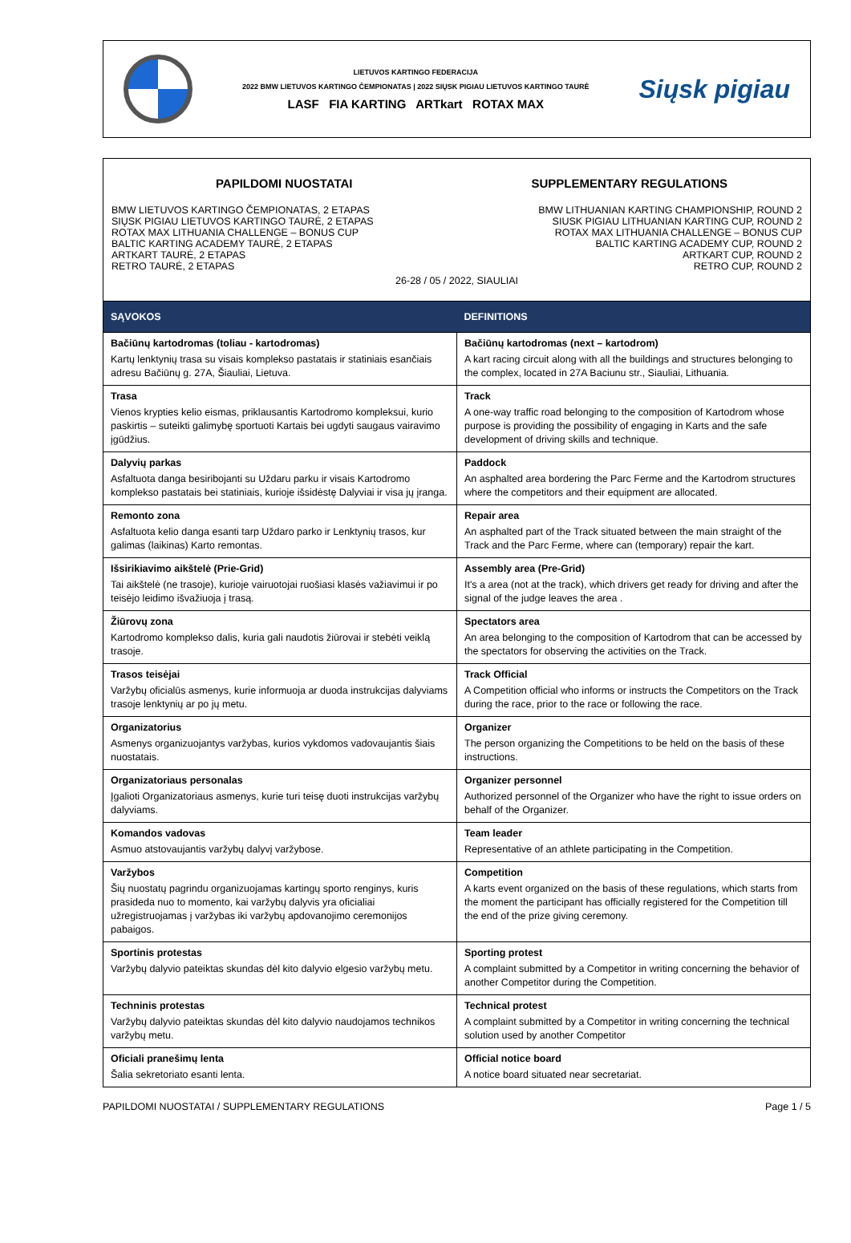LIETUVOS KARTINGO FEDERACIJA
2022 BMW LIETUVOS KARTINGO ČEMPIONATAS | 2022 SIŲSK PIGIAU LIETUVOS KARTINGO TAURĖ
LASF FIA KARTING ARTkart ROTAX MAX
Siųsk pigiau
PAPILDOMI NUOSTATAI
BMW LIETUVOS KARTINGO ČEMPIONATAS, 2 ETAPAS
SIŲSK PIGIAU LIETUVOS KARTINGO TAURĖ, 2 ETAPAS
ROTAX MAX LITHUANIA CHALLENGE – BONUS CUP
BALTIC KARTING ACADEMY TAURĖ, 2 ETAPAS
ARTKART TAURĖ, 2 ETAPAS
RETRO TAURĖ, 2 ETAPAS
SUPPLEMENTARY REGULATIONS
BMW LITHUANIAN KARTING CHAMPIONSHIP, ROUND 2
SIUSK PIGIAU LITHUANIAN KARTING CUP, ROUND 2
ROTAX MAX LITHUANIA CHALLENGE – BONUS CUP
BALTIC KARTING ACADEMY CUP, ROUND 2
ARTKART CUP, ROUND 2
RETRO CUP, ROUND 2
26-28 / 05 / 2022, SIAULIAI
| SĄVOKOS | DEFINITIONS |
| --- | --- |
| Bačiūnų kartodromas (toliau - kartodromas) Kartų lenktynių trasa su visais komplekso pastatais ir statiniais esančiais adresu Bačiūnų g. 27A, Šiauliai, Lietuva. | Bačiūnų kartodromas (next – kartodrom) A kart racing circuit along with all the buildings and structures belonging to the complex, located in 27A Baciunu str., Siauliai, Lithuania. |
| Trasa Vienos krypties kelio eismas, priklausantis Kartodromo kompleksui, kurio paskirtis – suteikti galimybę sportuoti Kartais bei ugdyti saugaus vairavimo įgūdžius. | Track A one-way traffic road belonging to the composition of Kartodrom whose purpose is providing the possibility of engaging in Karts and the safe development of driving skills and technique. |
| Dalyvių parkas Asfaltuota danga besiribojanti su Uždaru parku ir visais Kartodromo komplekso pastatais bei statiniais, kurioje išsidėstę Dalyviai ir visa jų įranga. | Paddock An asphalted area bordering the Parc Ferme and the Kartodrom structures where the competitors and their equipment are allocated. |
| Remonto zona Asfaltuota kelio danga esanti tarp Uždaro parko ir Lenktynių trasos, kur galimas (laikinas) Karto remontas. | Repair area An asphalted part of the Track situated between the main straight of the Track and the Parc Ferme, where can (temporary) repair the kart. |
| Išsirikiavimo aikštelė (Prie-Grid) Tai aikštelė (ne trasoje), kurioje vairuotojai ruošiasi klasės važiavimui ir po teisėjo leidimo išvažiuoja į trasą. | Assembly area (Pre-Grid) It's a area (not at the track), which drivers get ready for driving and after the signal of the judge leaves the area . |
| Žiūrovų zona Kartodromo komplekso dalis, kuria gali naudotis žiūrovai ir stebėti veiklą trasoje. | Spectators area An area belonging to the composition of Kartodrom that can be accessed by the spectators for observing the activities on the Track. |
| Trasos teisėjai Varžybų oficialūs asmenys, kurie informuoja ar duoda instrukcijas dalyviams trasoje lenktynių ar po jų metu. | Track Official A Competition official who informs or instructs the Competitors on the Track during the race, prior to the race or following the race. |
| Organizatorius Asmenys organizuojantys varžybas, kurios vykdomos vadovaujantis šiais nuostatais. | Organizer The person organizing the Competitions to be held on the basis of these instructions. |
| Organizatoriaus personalas Įgalioti Organizatoriaus asmenys, kurie turi teisę duoti instrukcijas varžybų dalyviams. | Organizer personnel Authorized personnel of the Organizer who have the right to issue orders on behalf of the Organizer. |
| Komandos vadovas Asmuo atstovaujantis varžybų dalyvį varžybose. | Team leader Representative of an athlete participating in the Competition. |
| Varžybos Šių nuostatų pagrindu organizuojamas kartingų sporto renginys, kuris prasideda nuo to momento, kai varžybų dalyvis yra oficialiai užregistruojamas į varžybas iki varžybų apdovanojimo ceremonijos pabaigos. | Competition A karts event organized on the basis of these regulations, which starts from the moment the participant has officially registered for the Competition till the end of the prize giving ceremony. |
| Sportinis protestas Varžybų dalyvio pateiktas skundas dėl kito dalyvio elgesio varžybų metu. | Sporting protest A complaint submitted by a Competitor in writing concerning the behavior of another Competitor during the Competition. |
| Techninis protestas Varžybų dalyvio pateiktas skundas dėl kito dalyvio naudojamos technikos varžybų metu. | Technical protest A complaint submitted by a Competitor in writing concerning the technical solution used by another Competitor |
| Oficiali pranešimų lenta Šalia sekretoriato esanti lenta. | Official notice board A notice board situated near secretariat. |
PAPILDOMI NUOSTATAI / SUPPLEMENTARY REGULATIONS Page 1 / 5